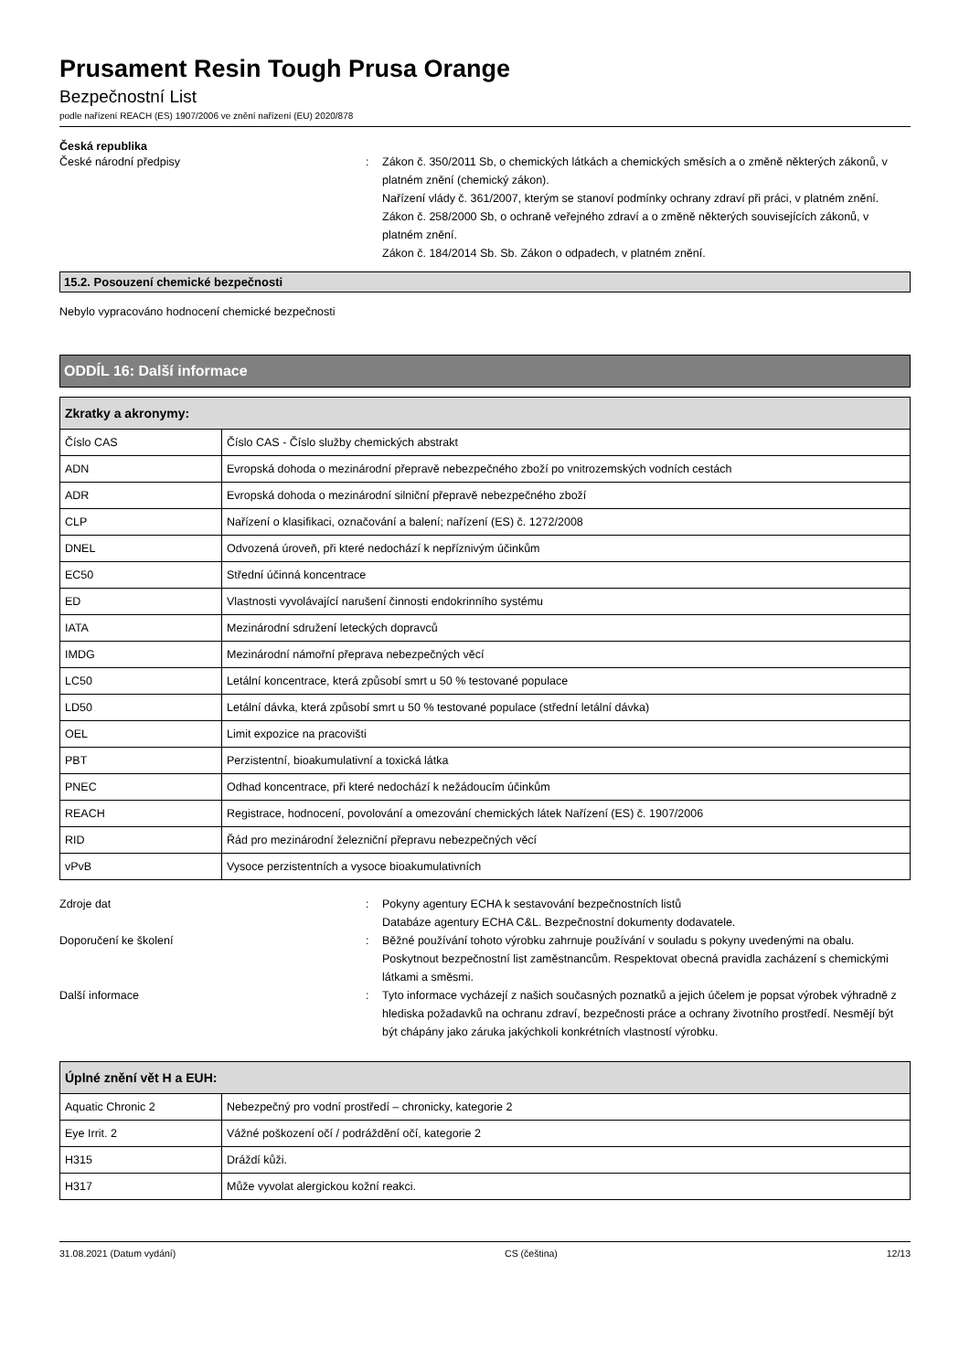Prusament Resin Tough Prusa Orange
Bezpečnostní List
podle nařízení REACH (ES) 1907/2006 ve znění nařízení (EU) 2020/878
Česká republika
České národní předpisy : Zákon č. 350/2011 Sb, o chemických látkách a chemických směsích a o změně některých zákonů, v platném znění (chemický zákon).
Nařízení vlády č. 361/2007, kterým se stanoví podmínky ochrany zdraví při práci, v platném znění.
Zákon č. 258/2000 Sb, o ochraně veřejného zdraví a o změně některých souvisejících zákonů, v platném znění.
Zákon č. 184/2014 Sb. Sb. Zákon o odpadech, v platném znění.
15.2. Posouzení chemické bezpečnosti
Nebylo vypracováno hodnocení chemické bezpečnosti
ODDÍL 16: Další informace
| Zkratky a akronymy: | |
| --- | --- |
| Číslo CAS | Číslo CAS - Číslo služby chemických abstrakt |
| ADN | Evropská dohoda o mezinárodní přepravě nebezpečného zboží po vnitrozemských vodních cestách |
| ADR | Evropská dohoda o mezinárodní silniční přepravě nebezpečného zboží |
| CLP | Nařízení o klasifikaci, označování a balení; nařízení (ES) č. 1272/2008 |
| DNEL | Odvozená úroveň, při které nedochází k nepříznivým účinkům |
| EC50 | Střední účinná koncentrace |
| ED | Vlastnosti vyvolávající narušení činnosti endokrinního systému |
| IATA | Mezinárodní sdružení leteckých dopravců |
| IMDG | Mezinárodní námořní přeprava nebezpečných věcí |
| LC50 | Letální koncentrace, která způsobí smrt u 50 % testované populace |
| LD50 | Letální dávka, která způsobí smrt u 50 % testované populace (střední letální dávka) |
| OEL | Limit expozice na pracovišti |
| PBT | Perzistentní, bioakumulativní a toxická látka |
| PNEC | Odhad koncentrace, při které nedochází k nežádoucím účinkům |
| REACH | Registrace, hodnocení, povolování a omezování chemických látek Nařízení (ES) č. 1907/2006 |
| RID | Řád pro mezinárodní železniční přepravu nebezpečných věcí |
| vPvB | Vysoce perzistentních a vysoce bioakumulativních |
Zdroje dat : Pokyny agentury ECHA k sestavování bezpečnostních listů
Databáze agentury ECHA C&L. Bezpečnostní dokumenty dodavatele.
Doporučení ke školení : Běžné používání tohoto výrobku zahrnuje používání v souladu s pokyny uvedenými na obalu. Poskytnout bezpečnostní list zaměstnancům. Respektovat obecná pravidla zacházení s chemickými látkami a směsmi.
Další informace : Tyto informace vycházejí z našich současných poznatků a jejich účelem je popsat výrobek výhradně z hlediska požadavků na ochranu zdraví, bezpečnosti práce a ochrany životního prostředí. Nesmějí být být chápány jako záruka jakýchkoli konkrétních vlastností výrobku.
| Úplné znění vět H a EUH: | |
| --- | --- |
| Aquatic Chronic 2 | Nebezpečný pro vodní prostředí – chronicky, kategorie 2 |
| Eye Irrit. 2 | Vážné poškození očí / podráždění očí, kategorie 2 |
| H315 | Dráždí kůži. |
| H317 | Může vyvolat alergickou kožní reakci. |
31.08.2021 (Datum vydání) CS (čeština) 12/13